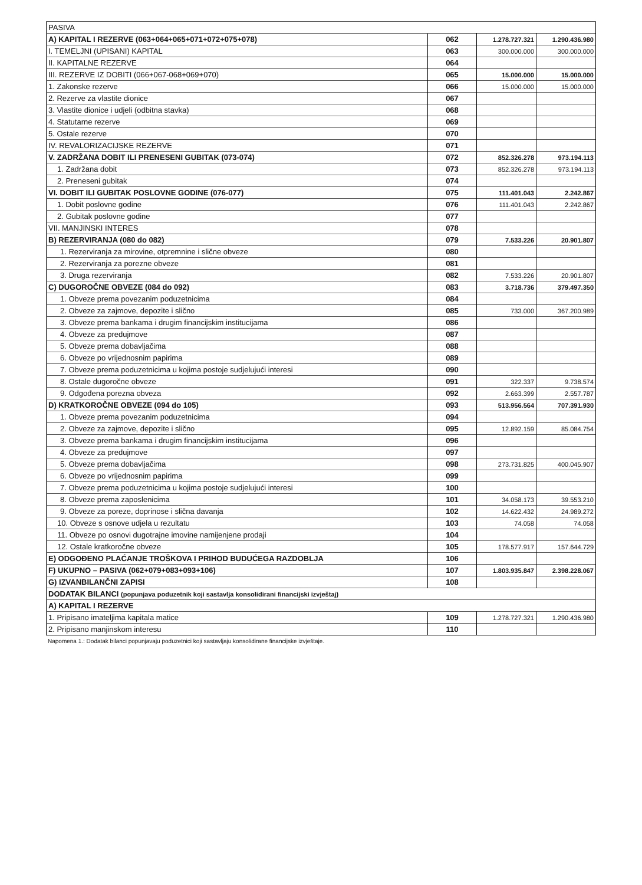| PASIVA | | | |
| A) KAPITAL I REZERVE (063+064+065+071+072+075+078) | 062 | 1.278.727.321 | 1.290.436.980 |
| I. TEMELJNI (UPISANI) KAPITAL | 063 | 300.000.000 | 300.000.000 |
| II. KAPITALNE REZERVE | 064 | | |
| III. REZERVE IZ DOBITI (066+067-068+069+070) | 065 | 15.000.000 | 15.000.000 |
| 1. Zakonske rezerve | 066 | 15.000.000 | 15.000.000 |
| 2. Rezerve za vlastite dionice | 067 | | |
| 3. Vlastite dionice i udjeli (odbitna stavka) | 068 | | |
| 4. Statutarne rezerve | 069 | | |
| 5. Ostale rezerve | 070 | | |
| IV. REVALORIZACIJSKE REZERVE | 071 | | |
| V. ZADRŽANA DOBIT ILI PRENESENI GUBITAK (073-074) | 072 | 852.326.278 | 973.194.113 |
| 1. Zadržana dobit | 073 | 852.326.278 | 973.194.113 |
| 2. Preneseni gubitak | 074 | | |
| VI. DOBIT ILI GUBITAK POSLOVNE GODINE (076-077) | 075 | 111.401.043 | 2.242.867 |
| 1. Dobit poslovne godine | 076 | 111.401.043 | 2.242.867 |
| 2. Gubitak poslovne godine | 077 | | |
| VII. MANJINSKI INTERES | 078 | | |
| B) REZERVIRANJA (080 do 082) | 079 | 7.533.226 | 20.901.807 |
| 1. Rezerviranja za mirovine, otpremnine i slične obveze | 080 | | |
| 2. Rezerviranja za porezne obveze | 081 | | |
| 3. Druga rezerviranja | 082 | 7.533.226 | 20.901.807 |
| C) DUGOROČNE OBVEZE (084 do 092) | 083 | 3.718.736 | 379.497.350 |
| 1. Obveze prema povezanim poduzetnicima | 084 | | |
| 2. Obveze za zajmove, depozite i slično | 085 | 733.000 | 367.200.989 |
| 3. Obveze prema bankama i drugim financijskim institucijama | 086 | | |
| 4. Obveze za predujmove | 087 | | |
| 5. Obveze prema dobavljačima | 088 | | |
| 6. Obveze po vrijednosnim papirima | 089 | | |
| 7. Obveze prema poduzetnicima u kojima postoje sudjelujući interesi | 090 | | |
| 8. Ostale dugoročne obveze | 091 | 322.337 | 9.738.574 |
| 9. Odgođena porezna obveza | 092 | 2.663.399 | 2.557.787 |
| D) KRATKOROČNE OBVEZE (094 do 105) | 093 | 513.956.564 | 707.391.930 |
| 1. Obveze prema povezanim poduzetnicima | 094 | | |
| 2. Obveze za zajmove, depozite i slično | 095 | 12.892.159 | 85.084.754 |
| 3. Obveze prema bankama i drugim financijskim institucijama | 096 | | |
| 4. Obveze za predujmove | 097 | | |
| 5. Obveze prema dobavljačima | 098 | 273.731.825 | 400.045.907 |
| 6. Obveze po vrijednosnim papirima | 099 | | |
| 7. Obveze prema poduzetnicima u kojima postoje sudjelujući interesi | 100 | | |
| 8. Obveze prema zaposlenicima | 101 | 34.058.173 | 39.553.210 |
| 9. Obveze za poreze, doprinose i slična davanja | 102 | 14.622.432 | 24.989.272 |
| 10. Obveze s osnove udjela u rezultatu | 103 | 74.058 | 74.058 |
| 11. Obveze po osnovi dugotrajne imovine namijenjene prodaji | 104 | | |
| 12. Ostale kratkoročne obveze | 105 | 178.577.917 | 157.644.729 |
| E) ODGOĐENO PLAĆANJE TROŠKOVA I PRIHOD BUDUĆEGA RAZDOBLJA | 106 | | |
| F) UKUPNO – PASIVA (062+079+083+093+106) | 107 | 1.803.935.847 | 2.398.228.067 |
| G) IZVANBILANČNI ZAPISI | 108 | | |
| DODATAK BILANCI (popunjava poduzetnik koji sastavlja konsolidirani financijski izvještaj) | | | |
| A) KAPITAL I REZERVE | | | |
| 1. Pripisano imateljima kapitala matice | 109 | 1.278.727.321 | 1.290.436.980 |
| 2. Pripisano manjinskom interesu | 110 | | |
Napomena 1.: Dodatak bilanci popunjavaju poduzetnici koji sastavljaju konsolidirane financijske izvještaje.